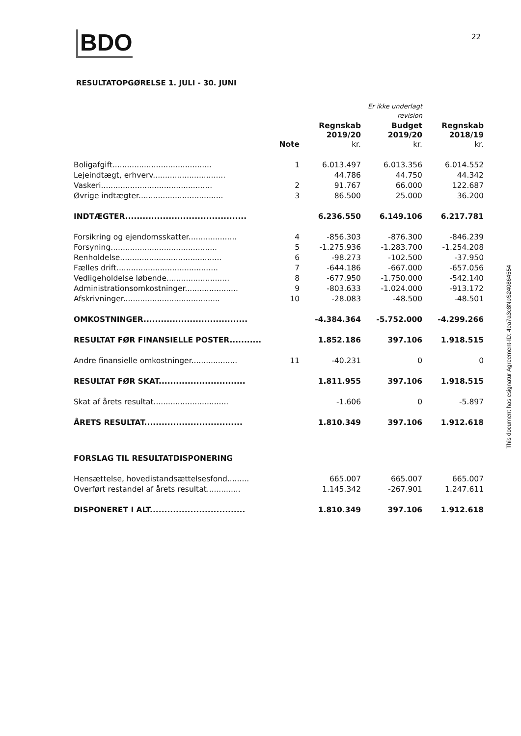BDO
22
RESULTATOPGØRELSE 1. JULI - 30. JUNI
| | | | Er ikke underlagt revision | |
| --- | --- | --- | --- | --- |
| | Note | Regnskab 2019/20 kr. | Budget 2019/20 kr. | Regnskab 2018/19 kr. |
| Boligafgift......................................... | 1 | 6.013.497 | 6.013.356 | 6.014.552 |
| Lejeindtægt, erhverv.............................. | | 44.786 | 44.750 | 44.342 |
| Vaskeri.............................................. | 2 | 91.767 | 66.000 | 122.687 |
| Øvrige indtægter................................... | 3 | 86.500 | 25.000 | 36.200 |
| INDTÆGTER.......................................... | | 6.236.550 | 6.149.106 | 6.217.781 |
| Forsikring og ejendomsskatter.................... | 4 | -856.303 | -876.300 | -846.239 |
| Forsyning............................................ | 5 | -1.275.936 | -1.283.700 | -1.254.208 |
| Renholdelse.......................................... | 6 | -98.273 | -102.500 | -37.950 |
| Fælles drift.......................................... | 7 | -644.186 | -667.000 | -657.056 |
| Vedligeholdelse løbende.......................... | 8 | -677.950 | -1.750.000 | -542.140 |
| Administrationsomkostninger...................... | 9 | -803.633 | -1.024.000 | -913.172 |
| Afskrivninger........................................ | 10 | -28.083 | -48.500 | -48.501 |
| OMKOSTNINGER.................................... | | -4.384.364 | -5.752.000 | -4.299.266 |
| RESULTAT FØR FINANSIELLE POSTER........... | | 1.852.186 | 397.106 | 1.918.515 |
| Andre finansielle omkostninger................... | 11 | -40.231 | 0 | 0 |
| RESULTAT FØR SKAT.............................. | | 1.811.955 | 397.106 | 1.918.515 |
| Skat af årets resultat............................... | | -1.606 | 0 | -5.897 |
| ÅRETS RESULTAT.................................. | | 1.810.349 | 397.106 | 1.912.618 |
| FORSLAG TIL RESULTATDISPONERING | | | | |
| Hensættelse, hovedistandsættelsesfond......... | | 665.007 | 665.007 | 665.007 |
| Overført restandel af årets resultat.............. | | 1.145.342 | -267.901 | 1.247.611 |
| DISPONERET I ALT................................. | | 1.810.349 | 397.106 | 1.912.618 |
This document has esignatur Agreement-ID: 4ea7a3c8NpS240864554